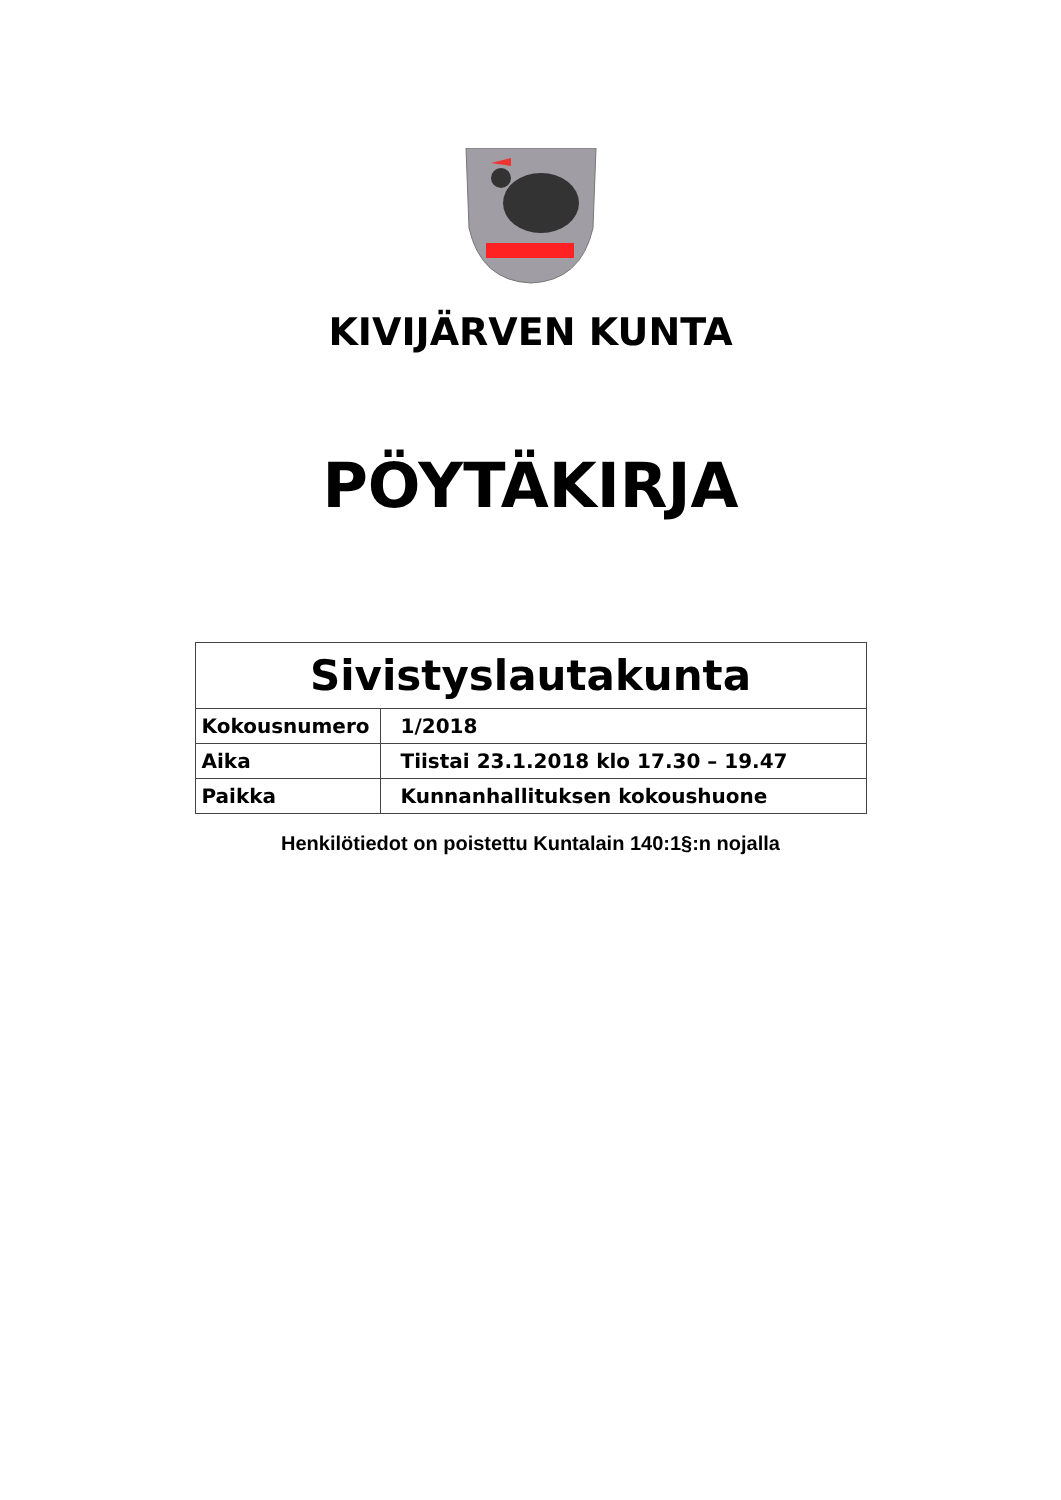KIVIJÄRVEN KUNTA
PÖYTÄKIRJA
| Sivistyslautakunta | |
| --- | --- |
| Kokousnumero | 1/2018 |
| Aika | Tiistai 23.1.2018 klo 17.30 – 19.47 |
| Paikka | Kunnanhallituksen kokoushuone |
Henkilötiedot on poistettu Kuntalain 140:1§:n nojalla